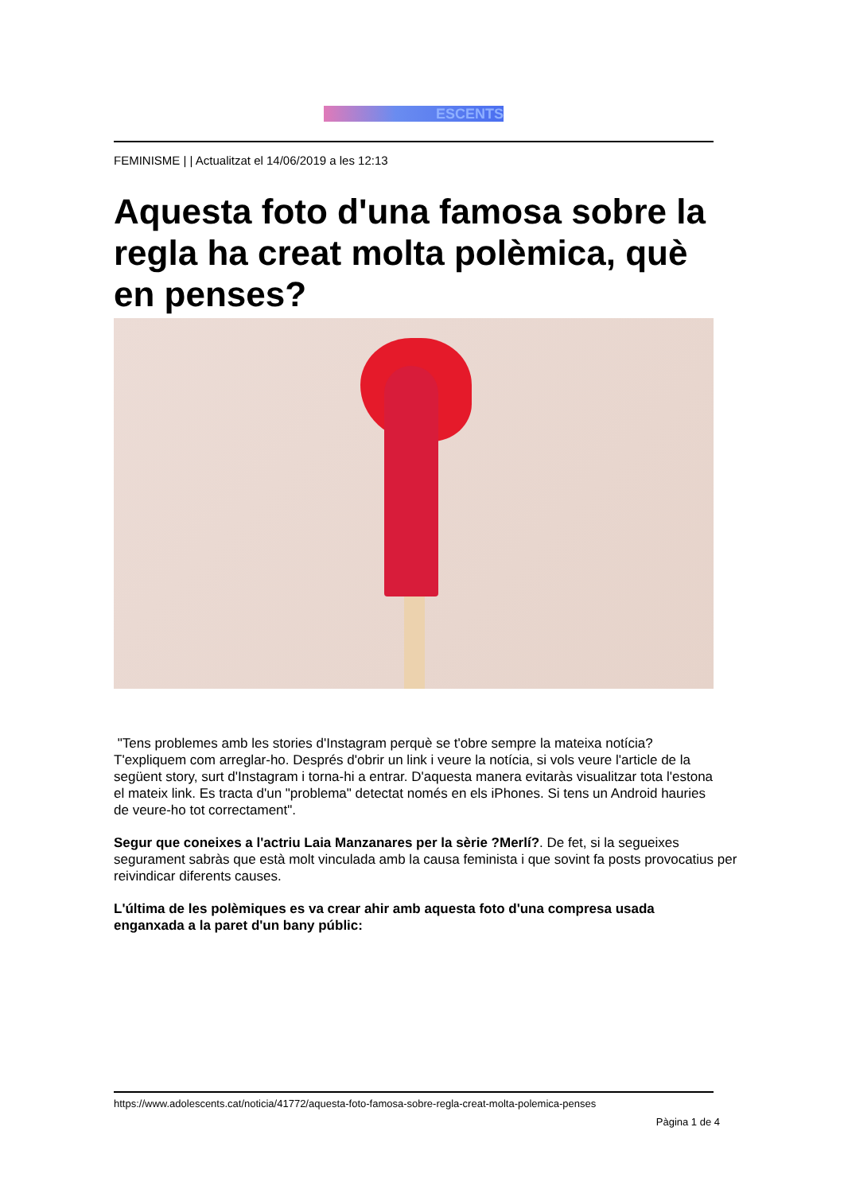ESCENTS
FEMINISME | | Actualitzat el 14/06/2019 a les 12:13
Aquesta foto d'una famosa sobre la regla ha creat molta polèmica, què en penses?
"Tens problemes amb les stories d'Instagram perquè se t'obre sempre la mateixa notícia? T'expliquem com arreglar-ho. Després d'obrir un link i veure la notícia, si vols veure l'article de la següent story, surt d'Instagram i torna-hi a entrar. D'aquesta manera evitaràs visualitzar tota l'estona el mateix link. Es tracta d'un "problema" detectat només en els iPhones. Si tens un Android hauries de veure-ho tot correctament".
Segur que coneixes a l'actriu Laia Manzanares per la sèrie ?Merlí?. De fet, si la segueixes segurament sabràs que està molt vinculada amb la causa feminista i que sovint fa posts provocatius per reivindicar diferents causes.
L'última de les polèmiques es va crear ahir amb aquesta foto d'una compresa usada enganxada a la paret d'un bany públic:
https://www.adolescents.cat/noticia/41772/aquesta-foto-famosa-sobre-regla-creat-molta-polemica-penses
Pàgina 1 de 4